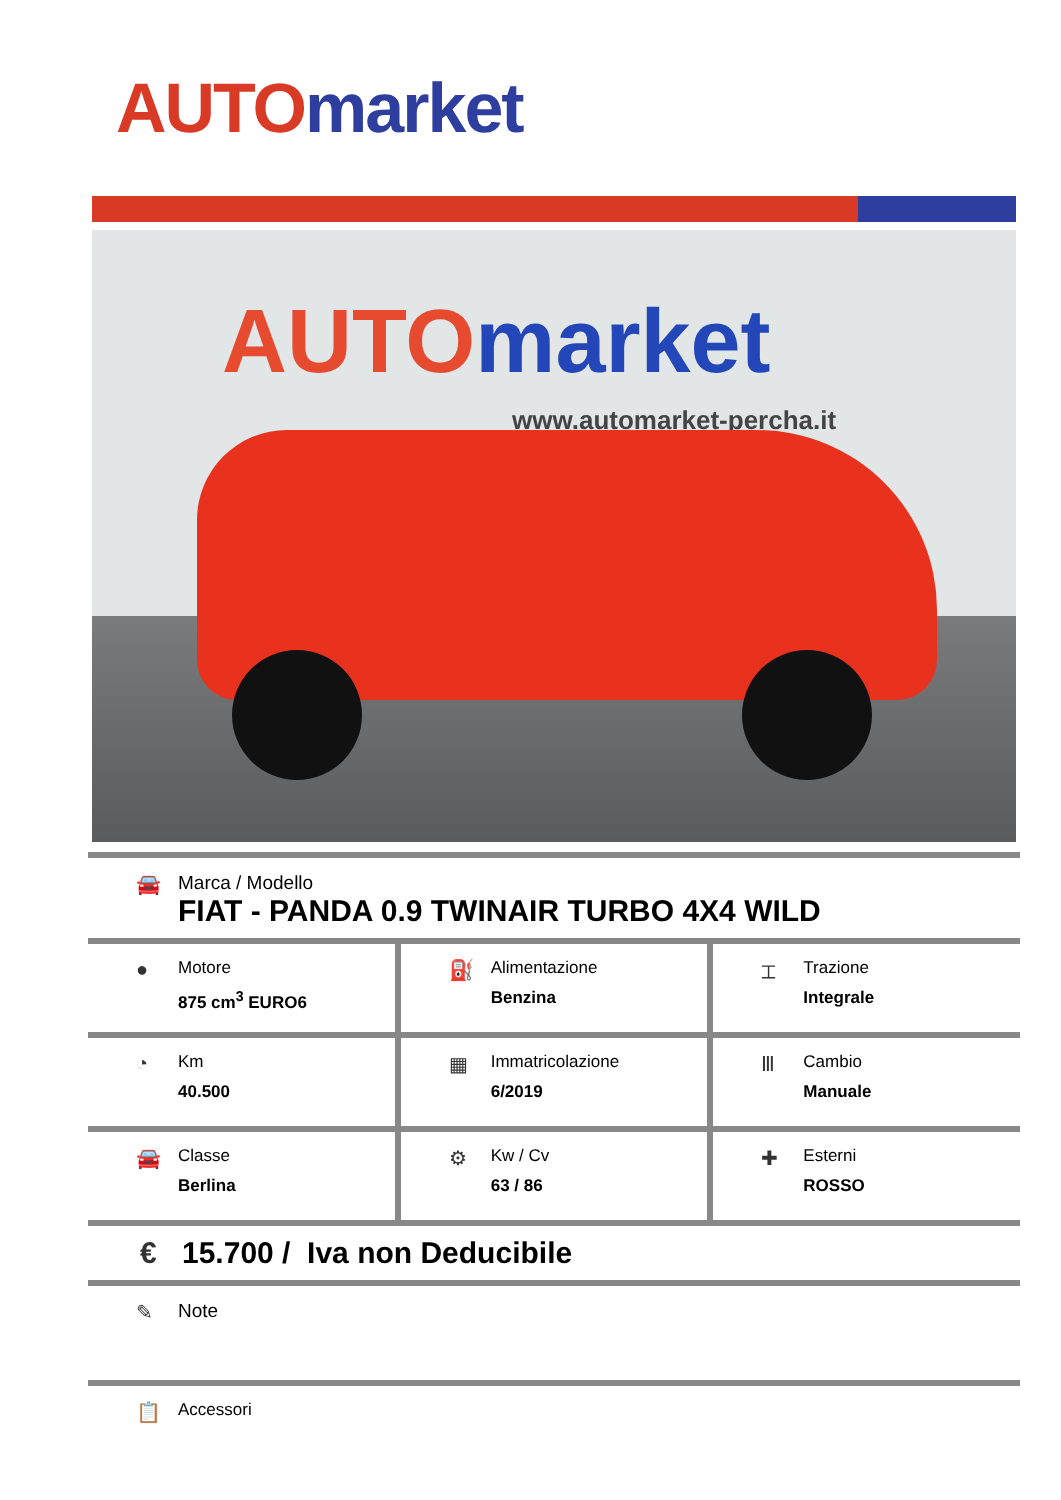AUTO market
AUTO market
www.automarket-percha.it
🚘 Marca / Modello
FIAT - PANDA 0.9 TWINAIR TURBO 4X4 WILD
●
Motore
875 cm<sup>3</sup> EURO6
⛽
Alimentazione
Benzina
⌶
Trazione
Integrale
◔
Km
40.500
▦
Immatricolazione
6/2019
Ⅲ
Cambio
Manuale
🚘
Classe
Berlina
⚙
Kw / Cv
63 / 86
✚
Esterni
ROSSO
€ 15.700 / Iva non Deducibile
✎ Note
📋
Accessori